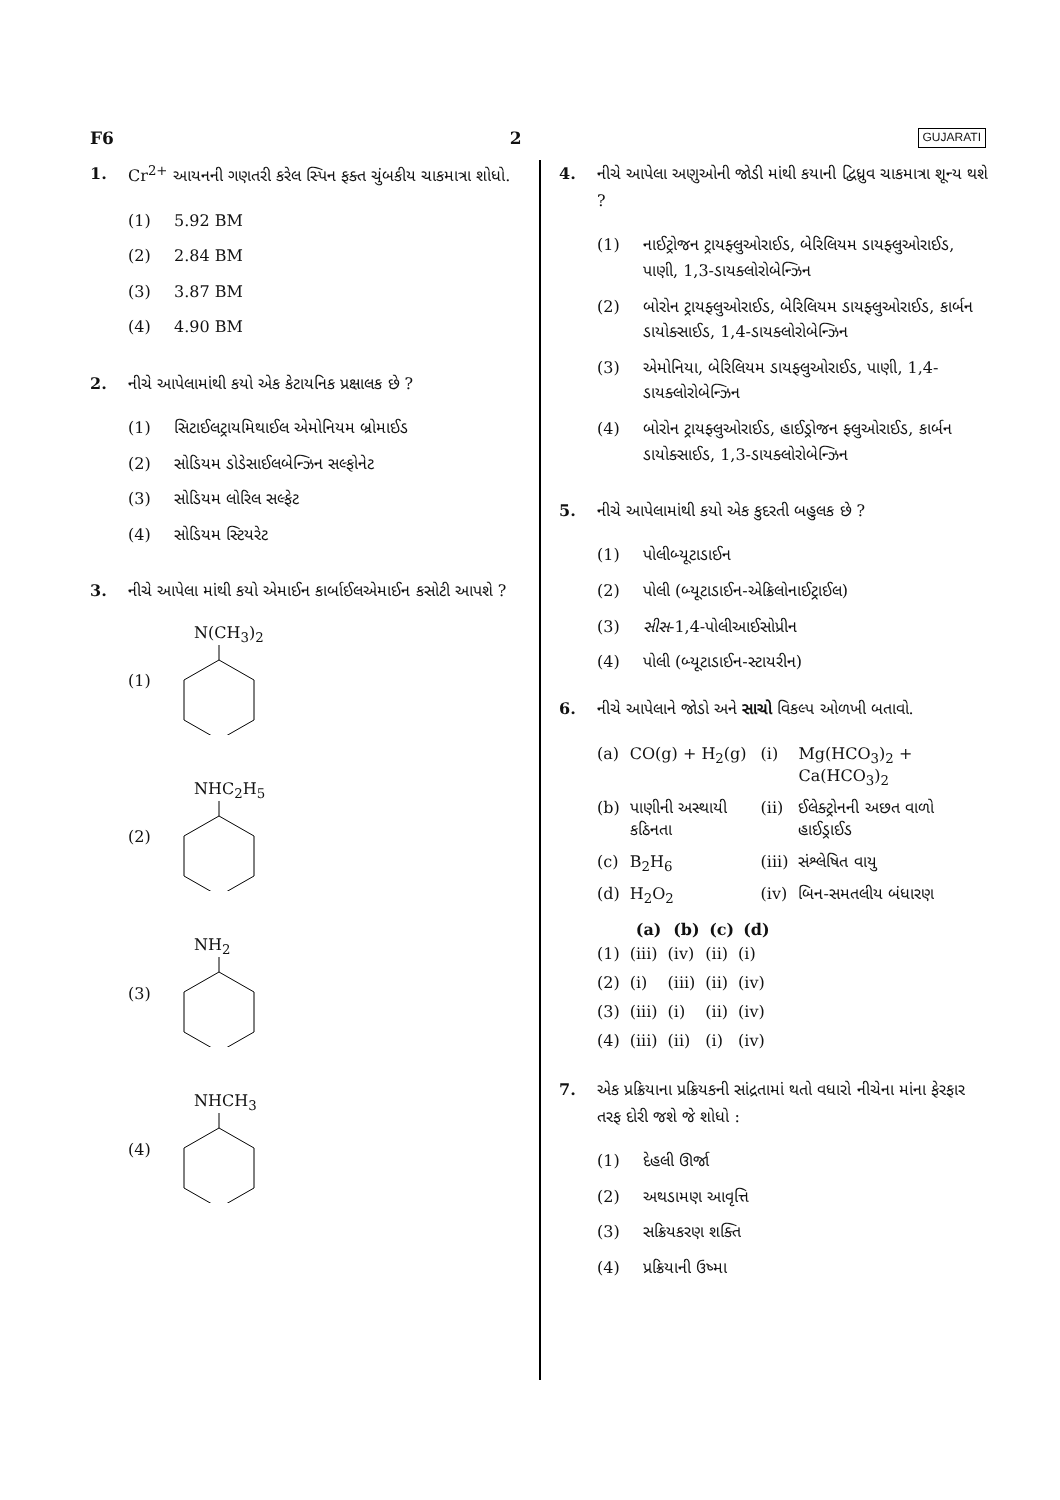F6 2 GUJARATI
1. Cr<sup>2+</sup> આયનની ગણતરી કરેલ સ્પિન ફક્ત ચુંબકીય ચાકમાત્રા શોધો.
(1) 5.92 BM
(2) 2.84 BM
(3) 3.87 BM
(4) 4.90 BM
2. નીચે આપેલામાંથી કયો એક કેટાયનિક પ્રક્ષાલક છે ?
(1) સિટાઈલટ્રાયમિથાઈલ એમોનિયમ બ્રોમાઈડ
(2) સોડિયમ ડોડેસાઈલબેન્ઝિન સલ્ફોનેટ
(3) સોડિયમ લોરિલ સલ્ફેટ
(4) સોડિયમ સ્ટિયરેટ
3. નીચે આપેલા માંથી કયો એમાઈન કાર્બાઈલએમાઈન કસોટી આપશે ?
(1) N(CH<sub>3</sub>)<sub>2</sub>
(2) NHC<sub>2</sub>H<sub>5</sub>
(3) NH<sub>2</sub>
(4) NHCH<sub>3</sub>
4. નીચે આપેલા અણુઓની જોડી માંથી કયાની દ્વિધ્રુવ ચાકમાત્રા શૂન્ય થશે ?
(1) નાઈટ્રોજન ટ્રાયફ્લુઓરાઈડ, બેરિલિયમ ડાયફ્લુઓરાઈડ, પાણી, 1,3-ડાયક્લોરોબેન્ઝિન
(2) બોરોન ટ્રાયફ્લુઓરાઈડ, બેરિલિયમ ડાયફ્લુઓરાઈડ, કાર્બન ડાયોક્સાઈડ, 1,4-ડાયક્લોરોબેન્ઝિન
(3) એમોનિયા, બેરિલિયમ ડાયફ્લુઓરાઈડ, પાણી, 1,4-ડાયક્લોરોબેન્ઝિન
(4) બોરોન ટ્રાયફ્લુઓરાઈડ, હાઈડ્રોજન ફ્લુઓરાઈડ, કાર્બન ડાયોક્સાઈડ, 1,3-ડાયક્લોરોબેન્ઝિન
5. નીચે આપેલામાંથી કયો એક કુદરતી બહુલક છે ?
(1) પોલીબ્યૂટાડાઈન
(2) પોલી (બ્યૂટાડાઈન-એક્રિલોનાઈટ્રાઈલ)
(3) સીસ-1,4-પોલીઆઈસોપ્રીન
(4) પોલી (બ્યૂટાડાઈન-સ્ટાયરીન)
6. નીચે આપેલાને જોડો અને સાચો વિકલ્પ ઓળખી બતાવો.
| (a) | CO(g) + H<sub>2</sub>(g) | (i) | Mg(HCO<sub>3</sub>)<sub>2</sub> + Ca(HCO<sub>3</sub>)<sub>2</sub> |
| (b) | પાણીની અસ્થાયી કઠિનતા | (ii) | ઈલેક્ટ્રોનની અછત વાળો હાઈડ્રાઈડ |
| (c) | B<sub>2</sub>H<sub>6</sub> | (iii) | સંશ્લેષિત વાયુ |
| (d) | H<sub>2</sub>O<sub>2</sub> | (iv) | બિન-સમતલીય બંધારણ |
| | (a) | (b) | (c) | (d) |
| --- | --- | --- | --- | --- |
| (1) | (iii) | (iv) | (ii) | (i) |
| (2) | (i) | (iii) | (ii) | (iv) |
| (3) | (iii) | (i) | (ii) | (iv) |
| (4) | (iii) | (ii) | (i) | (iv) |
7. એક પ્રક્રિયાના પ્રક્રિયકની સાંદ્રતામાં થતો વધારો નીચેના માંના ફેરફાર તરફ દોરી જશે જે શોધો :
(1) દેહલી ઊર્જા
(2) અથડામણ આવૃત્તિ
(3) સક્રિયકરણ શક્તિ
(4) પ્રક્રિયાની ઉષ્મા